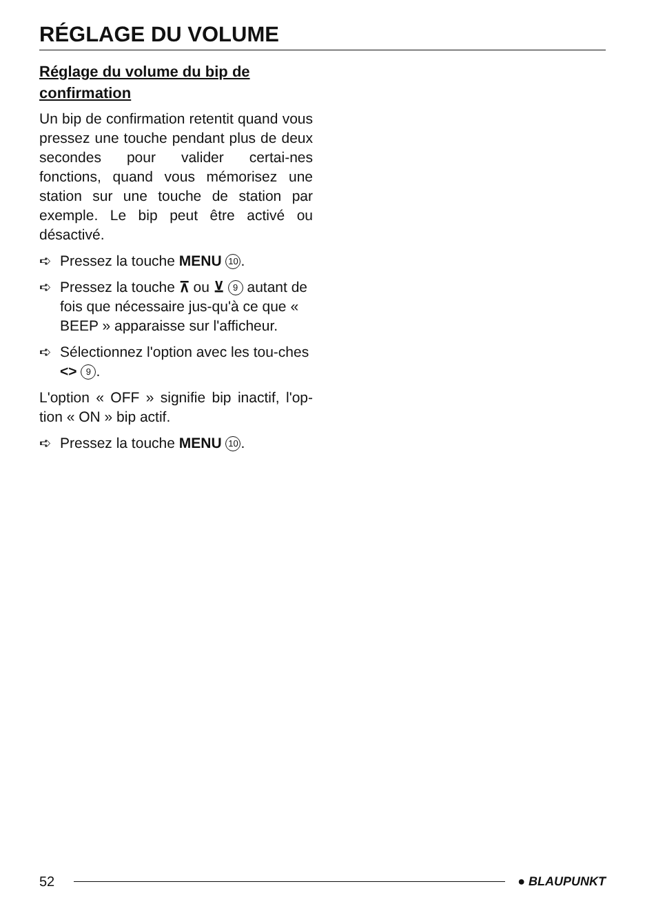RÉGLAGE DU VOLUME
Réglage du volume du bip de confirmation
Un bip de confirmation retentit quand vous pressez une touche pendant plus de deux secondes pour valider certai-nes fonctions, quand vous mémorisez une station sur une touche de station par exemple. Le bip peut être activé ou désactivé.
➪ Pressez la touche MENU 10.
➪ Pressez la touche ⊼ ou ⊻ 9 autant de fois que nécessaire jus-qu'à ce que « BEEP » apparaisse sur l'afficheur.
➪ Sélectionnez l'option avec les tou-ches <> 9.
L'option « OFF » signifie bip inactif, l'op-tion « ON » bip actif.
➪ Pressez la touche MENU 10.
52 ● BLAUPUNKT